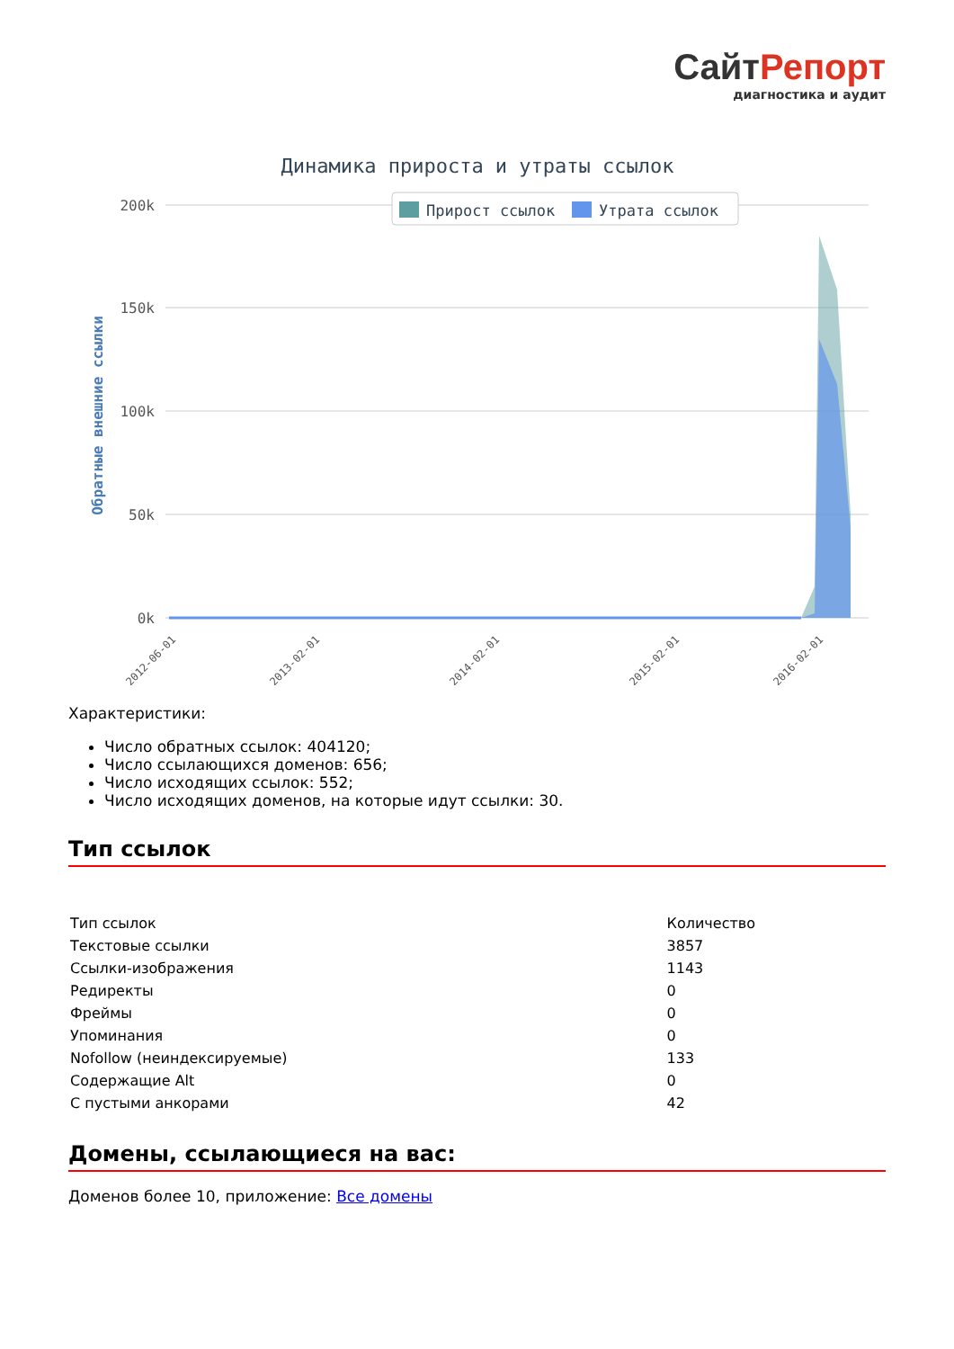СайтРепорт
диагностика и аудит
Динамика прироста и утраты ссылок
Прирост ссылок
Утрата ссылок
200k
150k
100k
50k
0k
Обратные внешние ссылки
2012-06-01
2013-02-01
2014-02-01
2015-02-01
2016-02-01
Характеристики:
Число обратных ссылок: 404120;
Число ссылающихся доменов: 656;
Число исходящих ссылок: 552;
Число исходящих доменов, на которые идут ссылки: 30.
Тип ссылок
| Тип ссылок | Количество |
| Текстовые ссылки | 3857 |
| Ссылки-изображения | 1143 |
| Редиректы | 0 |
| Фреймы | 0 |
| Упоминания | 0 |
| Nofollow (неиндексируемые) | 133 |
| Содержащие Alt | 0 |
| С пустыми анкорами | 42 |
Домены, ссылающиеся на вас:
Доменов более 10, приложение: Все домены